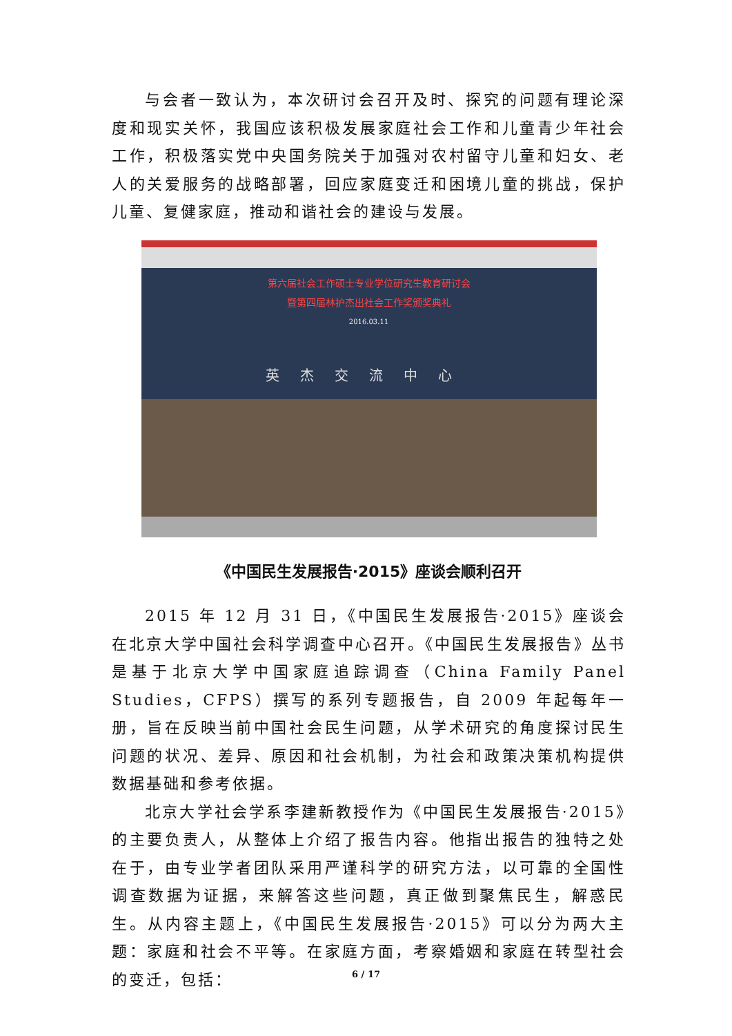与会者一致认为，本次研讨会召开及时、探究的问题有理论深度和现实关怀，我国应该积极发展家庭社会工作和儿童青少年社会工作，积极落实党中央国务院关于加强对农村留守儿童和妇女、老人的关爱服务的战略部署，回应家庭变迁和困境儿童的挑战，保护儿童、复健家庭，推动和谐社会的建设与发展。
第六届社会工作硕士专业学位研究生教育研讨会
暨第四届林护杰出社会工作奖颁奖典礼
2016.03.11
英杰交流中心
《中国民生发展报告·2015》座谈会顺利召开
2015 年 12 月 31 日，《中国民生发展报告·2015》座谈会在北京大学中国社会科学调查中心召开。《中国民生发展报告》丛书是基于北京大学中国家庭追踪调查（China Family Panel Studies，CFPS）撰写的系列专题报告，自 2009 年起每年一册，旨在反映当前中国社会民生问题，从学术研究的角度探讨民生问题的状况、差异、原因和社会机制，为社会和政策决策机构提供数据基础和参考依据。
北京大学社会学系李建新教授作为《中国民生发展报告·2015》的主要负责人，从整体上介绍了报告内容。他指出报告的独特之处在于，由专业学者团队采用严谨科学的研究方法，以可靠的全国性调查数据为证据，来解答这些问题，真正做到聚焦民生，解惑民生。从内容主题上，《中国民生发展报告·2015》可以分为两大主题：家庭和社会不平等。在家庭方面，考察婚姻和家庭在转型社会的变迁，包括：
6 / 17